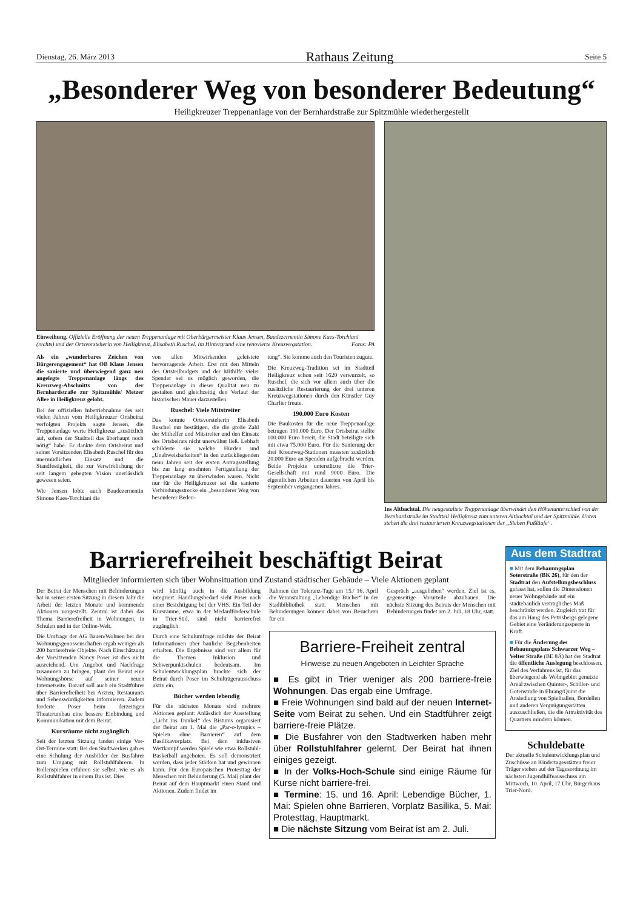Dienstag, 26. März 2013 Rathaus Zeitung Seite 5
„Besonderer Weg von besonderer Bedeutung“
Heiligkreuzer Treppenanlage von der Bernhardstraße zur Spitzmühle wiederhergestellt
Einweihung. Offizielle Eröffnung der neuen Treppenanlage mit Oberbürgermeister Klaus Jensen, Baudezernentin Simone Kaes-Torchiani (rechts) und der Ortsvorsteherin von Heiligkreuz, Elisabeth Ruschel. Im Hintergrund eine renovierte Kreuzwegstation. Fotos: PA
Als ein „wunderbares Zeichen von Bürgerengagement“ hat OB Klaus Jensen die sanierte und überwiegend ganz neu angelegte Treppenanlage längs des Kreuzweg-Abschnitts von der Bernhardstraße zur Spitzmühle/ Metzer Allee in Heiligkreuz gelobt.
Bei der offiziellen Inbetriebnahme des seit vielen Jahren vom Heiligkreuzer Ortsbeirat verfolgten Projekts sagte Jensen, die Treppenanlage werte Heiligkreuz „zusätzlich auf, sofern der Stadtteil das überhaupt noch nötig“ habe. Er dankte dem Ortsbeirat und seiner Vorsitzenden Elisabeth Ruschel für den unermüdlichen Einsatz und die Standfestigkeit, die zur Verwirklichung der seit langem gehegten Vision unerlässlich gewesen seien.
Wie Jensen lobte auch Baudezernentin Simone Kaes-Torchiani die
von allen Mitwirkenden geleistete hervorragende Arbeit. Erst mit den Mitteln des Ortsteilbudgets und der Mithilfe vieler Spender sei es möglich geworden, die Treppenanlage in dieser Qualität neu zu gestalten und gleichzeitig den Verlauf der historischen Mauer darzustellen.
Ruschel: Viele Mitstreiter
Das konnte Ortsvorsteherin Elisabeth Ruschel nur bestätigen, die die große Zahl der Mithelfer und Mitstreiter und den Einsatz des Ortsbeirats nicht unerwähnt ließ. Lebhaft schilderte sie welche Hürden und „Unabweisbarkeiten“ in den zurückliegenden neun Jahren seit der ersten Antragsstellung bis zur lang ersehnten Fertigstellung der Treppenanlage zu überwinden waren. Nicht nur für die Heiligkreuzer sei die sanierte Verbindungsstrecke ein „besonderer Weg von besonderer Bedeu-
tung“. Sie komme auch den Touristen zugute.
Die Kreuzweg-Tradition sei im Stadtteil Heiligkreuz schon seit 1620 verwurzelt, so Ruschel, die sich vor allem auch über die zusätzliche Restaurierung der drei unteren Kreuzwegstationen durch den Künstler Guy Charlier freute.
190.000 Euro Kosten
Die Baukosten für die neue Treppenanlage betrugen 190.000 Euro. Der Ortsbeirat stellte 100.000 Euro bereit, die Stadt beteiligte sich mit etwa 75.000 Euro. Für die Sanierung der drei Kreuzweg-Stationen mussten zusätzlich 20.000 Euro an Spenden aufgebracht werden. Beide Projekte unterstützte die Trier-Gesellschaft mit rund 9000 Euro. Die eigentlichen Arbeiten dauerten von April bis September vergangenen Jahres.
Ins Altbachtal. Die neugestaltete Treppenanlage überwindet den Höhenunterschied von der Bernhardstraße im Stadtteil Heiligkreuz zum unteren Altbachtal und der Spitzmühle. Unten stehen die drei restaurierten Kreuzwegstationen der „Sieben Fußläufe“.
Barrierefreiheit beschäftigt Beirat
Mitglieder informierten sich über Wohnsituation und Zustand städtischer Gebäude – Viele Aktionen geplant
Der Beirat der Menschen mit Behinderungen hat in seiner ersten Sitzung in diesem Jahr die Arbeit der letzten Monate und kommende Aktionen vorgestellt. Zentral ist dabei das Thema Barrierefreiheit in Wohnungen, in Schulen und in der Online-Welt.
Die Umfrage der AG Bauen/Wohnen bei den Wohnungsgenossenschaften ergab weniger als 200 barrierefreie Objekte. Nach Einschätzung der Vorsitzenden Nancy Poser ist dies nicht ausreichend. Um Angebot und Nachfrage zusammen zu bringen, plant der Beirat eine Wohnungsbörse auf seiner neuen Internetseite. Darauf soll auch ein Stadtführer über Barrierefreiheit bei Ärzten, Restaurants und Sehenswürdigkeiten informieren. Zudem forderte Poser beim derzeitigen Theaterumbau eine bessere Einbindung und Kommunikation mit dem Beirat.
Kursräume nicht zugänglich
Seit der letzten Sitzung fanden einige Vor-Ort-Termine statt: Bei den Stadtwerken gab es eine Schulung der Ausbilder der Busfahrer zum Umgang mit Rollstuhlfahrern. In Rollenspielen erfuhren sie selbst, wie es als Rollstuhlfahrer in einem Bus ist. Dies
wird künftig auch in die Ausbildung integriert. Handlungsbedarf sieht Poser nach einer Besichtigung bei der VHS. Ein Teil der Kursräume, etwa in der Medardförderschule in Trier-Süd, sind nicht barrierefrei zugänglich.
Durch eine Schulumfrage möchte der Beirat Informationen über bauliche Begebenheiten erhalten. Die Ergebnisse sind vor allem für die Themen Inklusion und Schwerpunktschulen bedeutsam. Im Schulentwicklungsplan brachte sich der Beirat durch Poser im Schulträgerausschuss aktiv ein.
Bücher werden lebendig
Für die nächsten Monate sind mehrere Aktionen geplant: Anlässlich der Ausstellung „Licht ins Dunkel“ des Bistums organisiert der Beirat am 1. Mai die „Par-o-lympics – Spielen ohne Barrieren“ auf dem Basilikavorplatz. Bei dem inklusiven Wettkampf werden Spiele wie etwa Rollstuhl-Basketball angeboten. Es soll demonstriert werden, dass jeder Stärken hat und gewinnen kann. Für den Europäischen Protesttag der Menschen mit Behinderung (5. Mai) plant der Beirat auf dem Hauptmarkt einen Stand und Aktionen. Zudem findet im
Rahmen der Toleranz-Tage am 15./ 16. April die Veranstaltung „Lebendige Bücher“ in der Stadtbibliothek statt. Menschen mit Behinderungen können dabei von Besuchern für ein
Gespräch „ausgeliehen“ werden. Ziel ist es, gegenseitige Vorurteile abzubauen. Die nächste Sitzung des Beirats der Menschen mit Behinderungen findet am 2. Juli, 18 Uhr, statt.
Barriere-Freiheit zentral
Hinweise zu neuen Angeboten in Leichter Sprache
■ Es gibt in Trier weniger als 200 barriere-freie Wohnungen. Das ergab eine Umfrage.
■ Freie Wohnungen sind bald auf der neuen Internet-Seite vom Beirat zu sehen. Und ein Stadtführer zeigt barriere-freie Plätze.
■ Die Busfahrer von den Stadtwerken haben mehr über Rollstuhlfahrer gelernt. Der Beirat hat ihnen einiges gezeigt.
■ In der Volks-Hoch-Schule sind einige Räume für Kurse nicht barriere-frei.
■ Termine: 15. und 16. April: Lebendige Bücher, 1. Mai: Spielen ohne Barrieren, Vorplatz Basilika, 5. Mai: Protesttag, Hauptmarkt.
■ Die nächste Sitzung vom Beirat ist am 2. Juli.
Aus dem Stadtrat
■ Mit dem Bebauungsplan Soterstraße (BK 26), für den der Stadtrat den Aufstellungsbeschluss gefasst hat, sollen die Dimensionen neuer Wohngebäude auf ein städtebaulich verträgliches Maß beschränkt werden. Zugleich trat für das am Hang des Petrisbergs gelegene Gebiet eine Veränderungssperre in Kraft.
■ Für die Änderung des Bebauungsplans Schwarzer Weg – Velter Straße (BE 8Ä) hat der Stadtrat die öffentliche Auslegung beschlossen. Ziel des Verfahrens ist, für das überwiegend als Wohngebiet genutzte Areal zwischen Quinter-, Schiller- und Gotenstraße in Ehrang/Quint die Ansiedlung von Spielhallen, Bordellen und anderen Vergnügungsstätten auszuschließen, die die Attraktivität des Quartiers mindern können.
Schuldebatte
Der aktuelle Schulentwicklungsplan und Zuschüsse an Kindertagesstätten freier Träger stehen auf der Tagesordnung im nächsten Jugendhilfeausschuss am Mittwoch, 10. April, 17 Uhr, Bürgerhaus Trier-Nord.